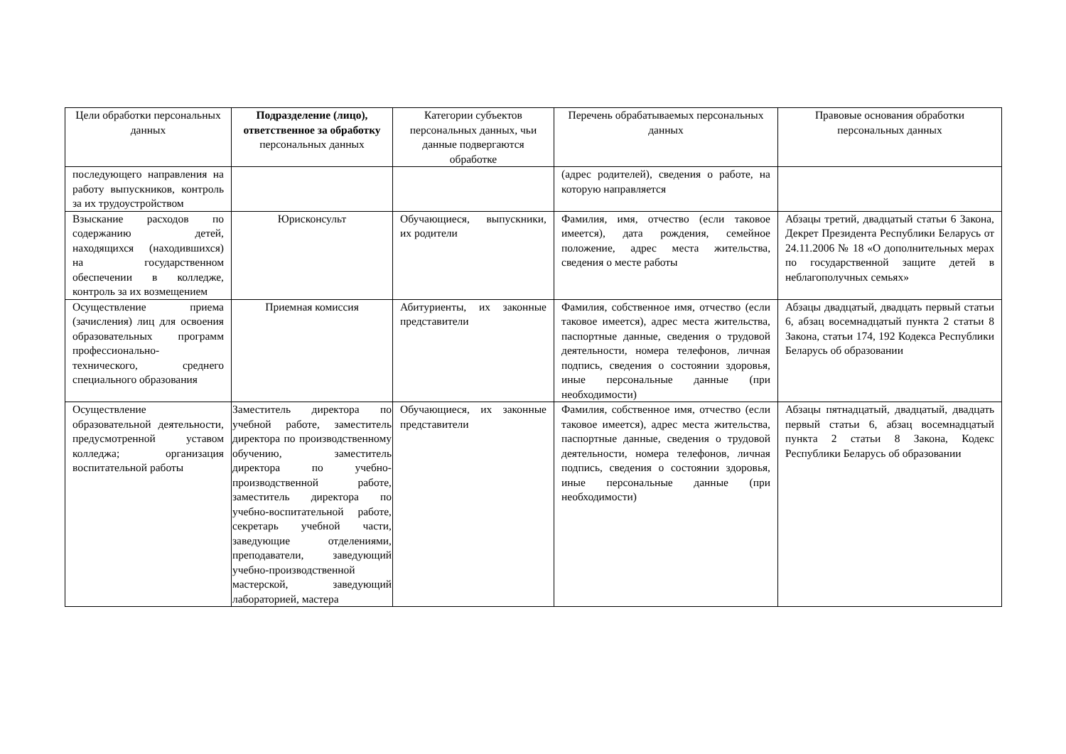| Цели обработки персональных данных | Подразделение (лицо), ответственное за обработку персональных данных | Категории субъектов персональных данных, чьи данные подвергаются обработке | Перечень обрабатываемых персональных данных | Правовые основания обработки персональных данных |
| --- | --- | --- | --- | --- |
| последующего направления на работу выпускников, контроль за их трудоустройством | | | (адрес родителей), сведения о работе, на которую направляется | |
| Взыскание расходов по содержанию детей, находящихся (находившихся) на государственном обеспечении в колледже, контроль за их возмещением | Юрисконсульт | Обучающиеся, выпускники, их родители | Фамилия, имя, отчество (если таковое имеется), дата рождения, семейное положение, адрес места жительства, сведения о месте работы | Абзацы третий, двадцатый статьи 6 Закона, Декрет Президента Республики Беларусь от 24.11.2006 № 18 «О дополнительных мерах по государственной защите детей в неблагополучных семьях» |
| Осуществление приема (зачисления) лиц для освоения образовательных программ профессионально-технического, среднего специального образования | Приемная комиссия | Абитуриенты, их законные представители | Фамилия, собственное имя, отчество (если таковое имеется), адрес места жительства, паспортные данные, сведения о трудовой деятельности, номера телефонов, личная подпись, сведения о состоянии здоровья, иные персональные данные (при необходимости) | Абзацы двадцатый, двадцать первый статьи 6, абзац восемнадцатый пункта 2 статьи 8 Закона, статьи 174, 192 Кодекса Республики Беларусь об образовании |
| Осуществление образовательной деятельности, предусмотренной уставом колледжа; организация воспитательной работы | Заместитель директора по учебной работе, заместитель директора по производственному обучению, заместитель директора по учебно-производственной работе, заместитель директора по учебно-воспитательной работе, секретарь учебной части, заведующие отделениями, преподаватели, заведующий учебно-производственной мастерской, заведующий лабораторией, мастера | Обучающиеся, их законные представители | Фамилия, собственное имя, отчество (если таковое имеется), адрес места жительства, паспортные данные, сведения о трудовой деятельности, номера телефонов, личная подпись, сведения о состоянии здоровья, иные персональные данные (при необходимости) | Абзацы пятнадцатый, двадцатый, двадцать первый статьи 6, абзац восемнадцатый пункта 2 статьи 8 Закона, Кодекс Республики Беларусь об образовании |